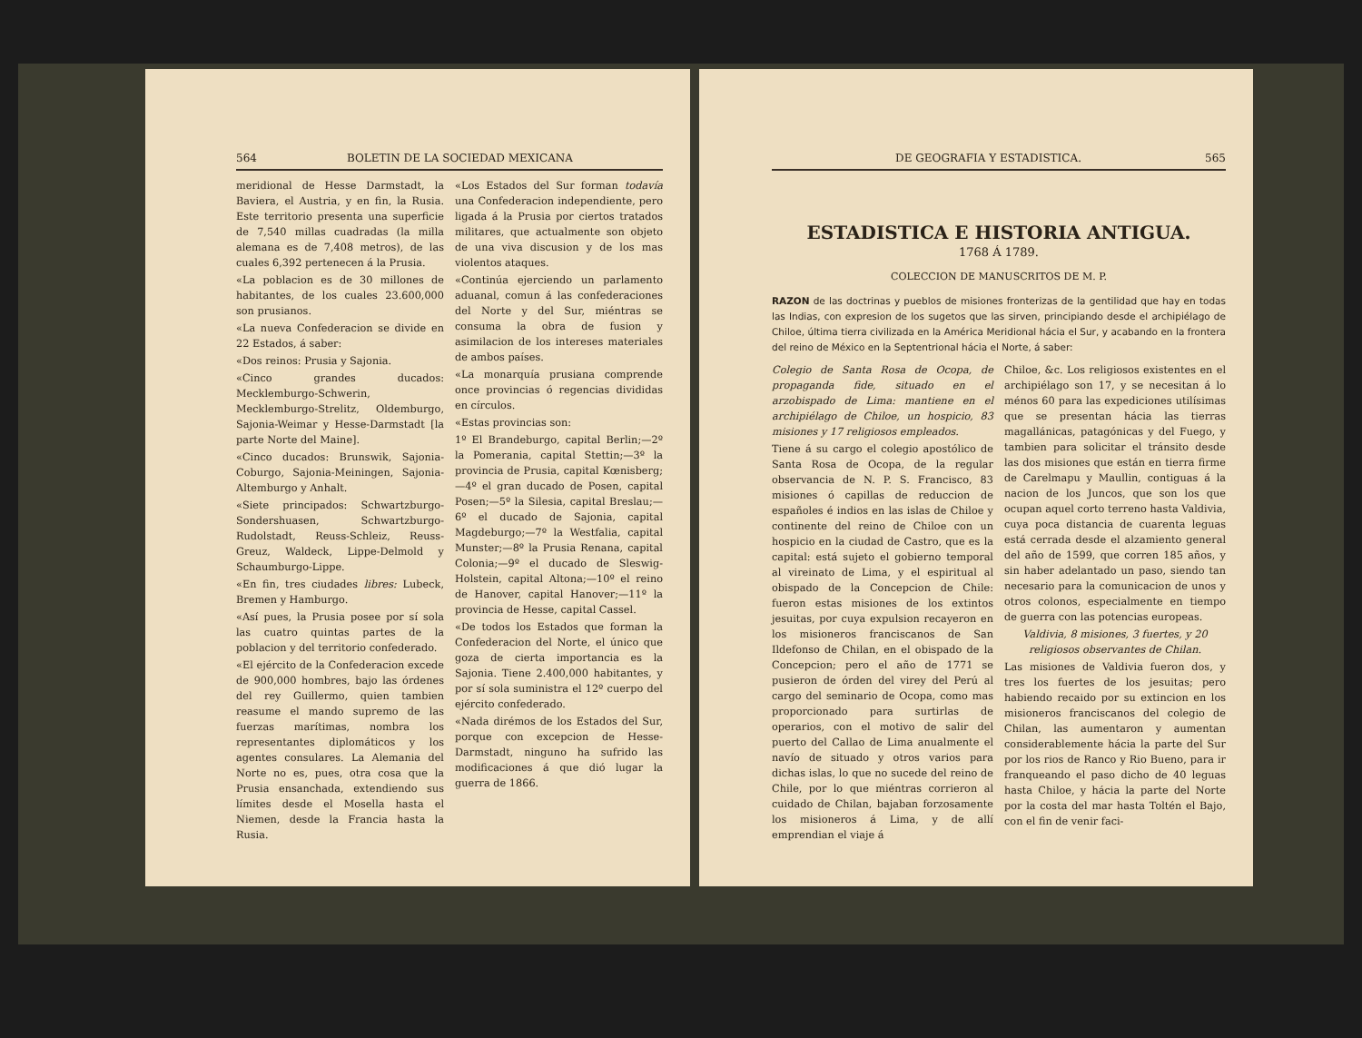564 BOLETIN DE LA SOCIEDAD MEXICANA
meridional de Hesse Darmstadt, la Baviera, el Austria, y en fin, la Rusia. Este territorio presenta una superficie de 7,540 millas cuadradas (la milla alemana es de 7,408 metros), de las cuales 6,392 pertenecen á la Prusia.
«La poblacion es de 30 millones de habitantes, de los cuales 23.600,000 son prusianos.
«La nueva Confederacion se divide en 22 Estados, á saber:
«Dos reinos: Prusia y Sajonia.
«Cinco grandes ducados: Mecklemburgo-Schwerin, Mecklemburgo-Strelitz, Oldemburgo, Sajonia-Weimar y Hesse-Darmstadt [la parte Norte del Maine].
«Cinco ducados: Brunswik, Sajonia-Coburgo, Sajonia-Meiningen, Sajonia-Altemburgo y Anhalt.
«Siete principados: Schwartzburgo-Sondershuasen, Schwartzburgo-Rudolstadt, Reuss-Schleiz, Reuss-Greuz, Waldeck, Lippe-Delmold y Schaumburgo-Lippe.
«En fin, tres ciudades libres: Lubeck, Bremen y Hamburgo.
«Así pues, la Prusia posee por sí sola las cuatro quintas partes de la poblacion y del territorio confederado.
«El ejército de la Confederacion excede de 900,000 hombres, bajo las órdenes del rey Guillermo, quien tambien reasume el mando supremo de las fuerzas marítimas, nombra los representantes diplomáticos y los agentes consulares. La Alemania del Norte no es, pues, otra cosa que la Prusia ensanchada, extendiendo sus límites desde el Mosella hasta el Niemen, desde la Francia hasta la Rusia.
«Los Estados del Sur forman todavía una Confederacion independiente, pero ligada á la Prusia por ciertos tratados militares, que actualmente son objeto de una viva discusion y de los mas violentos ataques.
«Continúa ejerciendo un parlamento aduanal, comun á las confederaciones del Norte y del Sur, miéntras se consuma la obra de fusion y asimilacion de los intereses materiales de ambos países.
«La monarquía prusiana comprende once provincias ó regencias divididas en círculos.
«Estas provincias son:
1º El Brandeburgo, capital Berlin;—2º la Pomerania, capital Stettin;—3º la provincia de Prusia, capital Kœnisberg;—4º el gran ducado de Posen, capital Posen;—5º la Silesia, capital Breslau;—6º el ducado de Sajonia, capital Magdeburgo;—7º la Westfalia, capital Munster;—8º la Prusia Renana, capital Colonia;—9º el ducado de Sleswig-Holstein, capital Altona;—10º el reino de Hanover, capital Hanover;—11º la provincia de Hesse, capital Cassel.
«De todos los Estados que forman la Confederacion del Norte, el único que goza de cierta importancia es la Sajonia. Tiene 2.400,000 habitantes, y por sí sola suministra el 12º cuerpo del ejército confederado.
«Nada dirémos de los Estados del Sur, porque con excepcion de Hesse-Darmstadt, ninguno ha sufrido las modificaciones á que dió lugar la guerra de 1866.
DE GEOGRAFIA Y ESTADISTICA. 565
ESTADISTICA E HISTORIA ANTIGUA.
1768 Á 1789.
COLECCION DE MANUSCRITOS DE M. P.
RAZON de las doctrinas y pueblos de misiones fronterizas de la gentilidad que hay en todas las Indias, con expresion de los sugetos que las sirven, principiando desde el archipiélago de Chiloe, última tierra civilizada en la América Meridional hácia el Sur, y acabando en la frontera del reino de México en la Septentrional hácia el Norte, á saber:
Colegio de Santa Rosa de Ocopa, de propaganda fide, situado en el arzobispado de Lima: mantiene en el archipiélago de Chiloe, un hospicio, 83 misiones y 17 religiosos empleados.
Tiene á su cargo el colegio apostólico de Santa Rosa de Ocopa, de la regular observancia de N. P. S. Francisco, 83 misiones ó capillas de reduccion de españoles é indios en las islas de Chiloe y continente del reino de Chiloe con un hospicio en la ciudad de Castro, que es la capital: está sujeto el gobierno temporal al vireinato de Lima, y el espiritual al obispado de la Concepcion de Chile: fueron estas misiones de los extintos jesuitas, por cuya expulsion recayeron en los misioneros franciscanos de San Ildefonso de Chilan, en el obispado de la Concepcion; pero el año de 1771 se pusieron de órden del virey del Perú al cargo del seminario de Ocopa, como mas proporcionado para surtirlas de operarios, con el motivo de salir del puerto del Callao de Lima anualmente el navío de situado y otros varios para dichas islas, lo que no sucede del reino de Chile, por lo que miéntras corrieron al cuidado de Chilan, bajaban forzosamente los misioneros á Lima, y de allí emprendian el viaje á
Chiloe, &c. Los religiosos existentes en el archipiélago son 17, y se necesitan á lo ménos 60 para las expediciones utilísimas que se presentan hácia las tierras magallánicas, patagónicas y del Fuego, y tambien para solicitar el tránsito desde las dos misiones que están en tierra firme de Carelmapu y Maullin, contiguas á la nacion de los Juncos, que son los que ocupan aquel corto terreno hasta Valdivia, cuya poca distancia de cuarenta leguas está cerrada desde el alzamiento general del año de 1599, que corren 185 años, y sin haber adelantado un paso, siendo tan necesario para la comunicacion de unos y otros colonos, especialmente en tiempo de guerra con las potencias europeas.
Valdivia, 8 misiones, 3 fuertes, y 20 religiosos observantes de Chilan.
Las misiones de Valdivia fueron dos, y tres los fuertes de los jesuitas; pero habiendo recaido por su extincion en los misioneros franciscanos del colegio de Chilan, las aumentaron y aumentan considerablemente hácia la parte del Sur por los rios de Ranco y Rio Bueno, para ir franqueando el paso dicho de 40 leguas hasta Chiloe, y hácia la parte del Norte por la costa del mar hasta Toltén el Bajo, con el fin de venir faci-